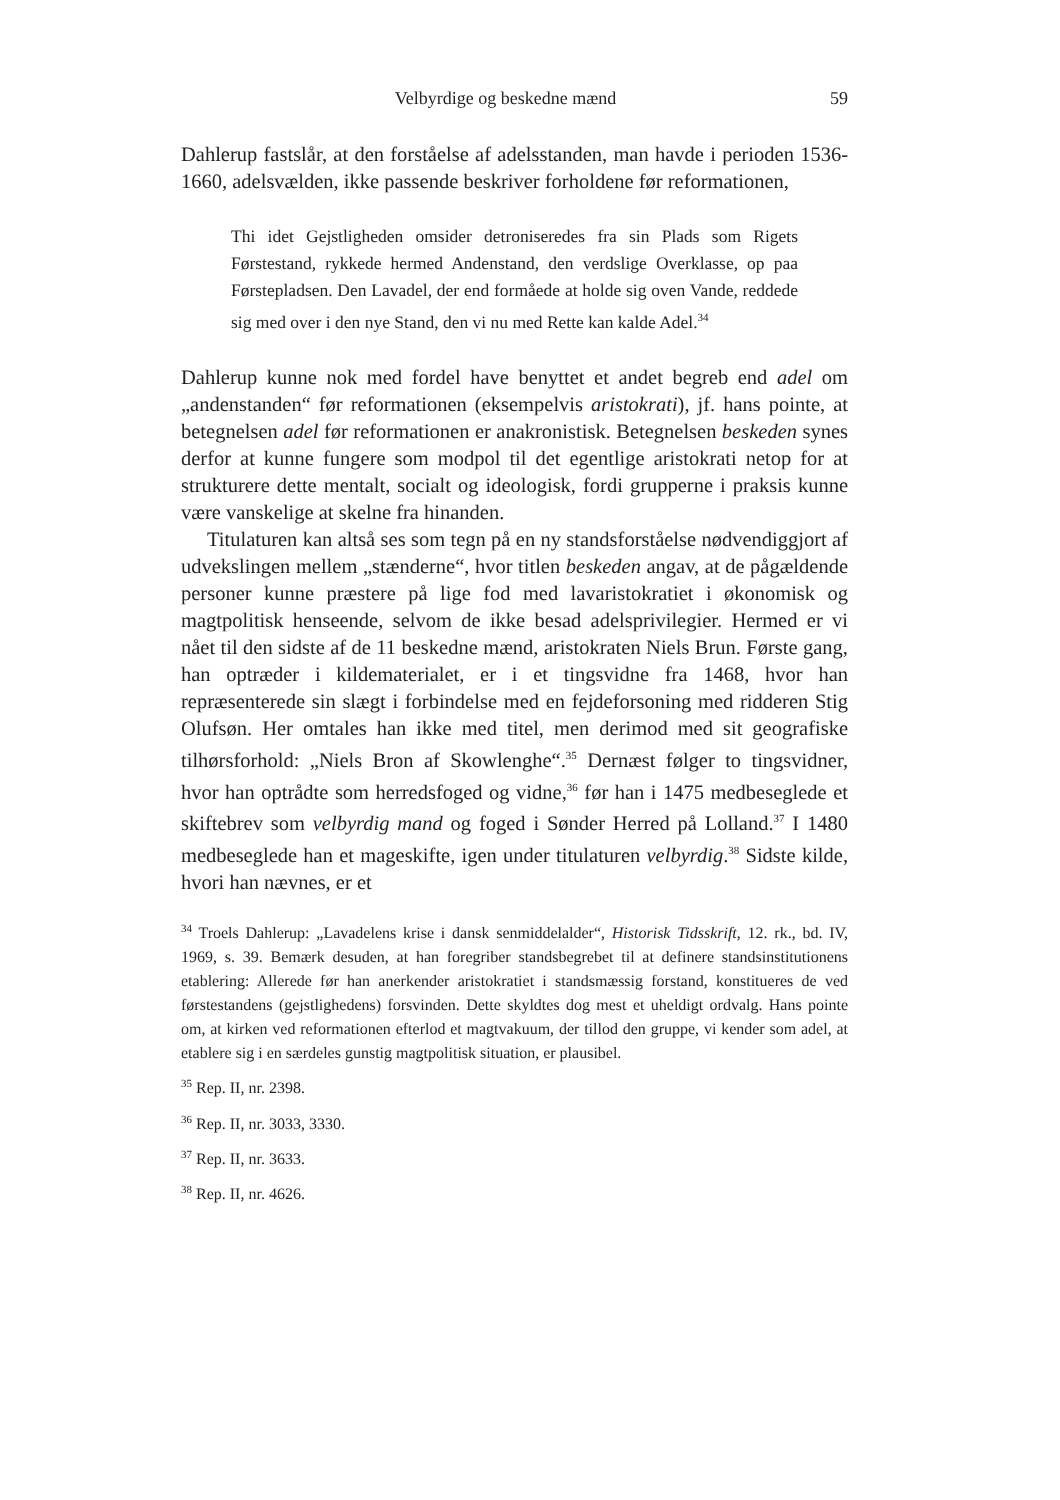Velbyrdige og beskedne mænd 59
Dahlerup fastslår, at den forståelse af adelsstanden, man havde i perioden 1536-1660, adelsvælden, ikke passende beskriver forholdene før reformationen,
Thi idet Gejstligheden omsider detroniseredes fra sin Plads som Rigets Førstestand, rykkede hermed Andenstand, den verdslige Overklasse, op paa Førstepladsen. Den Lavadel, der end formåede at holde sig oven Vande, reddede sig med over i den nye Stand, den vi nu med Rette kan kalde Adel.<sup>34</sup>
Dahlerup kunne nok med fordel have benyttet et andet begreb end adel om „andenstanden“ før reformationen (eksempelvis aristokrati), jf. hans pointe, at betegnelsen adel før reformationen er anakronistisk. Betegnelsen beskeden synes derfor at kunne fungere som modpol til det egentlige aristokrati netop for at strukturere dette mentalt, socialt og ideologisk, fordi grupperne i praksis kunne være vanskelige at skelne fra hinanden.
Titulaturen kan altså ses som tegn på en ny standsforståelse nødvendiggjort af udvekslingen mellem „stænderne“, hvor titlen beskeden angav, at de pågældende personer kunne præstere på lige fod med lavaristokratiet i økonomisk og magtpolitisk henseende, selvom de ikke besad adelsprivilegier. Hermed er vi nået til den sidste af de 11 beskedne mænd, aristokraten Niels Brun. Første gang, han optræder i kildematerialet, er i et tingsvidne fra 1468, hvor han repræsenterede sin slægt i forbindelse med en fejdeforsoning med ridderen Stig Olufsøn. Her omtales han ikke med titel, men derimod med sit geografiske tilhørsforhold: „Niels Bron af Skowlenghe“.<sup>35</sup> Dernæst følger to tingsvidner, hvor han optrådte som herredsfoged og vidne,<sup>36</sup> før han i 1475 medbeseglede et skiftebrev som velbyrdig mand og foged i Sønder Herred på Lolland.<sup>37</sup> I 1480 medbeseglede han et mageskifte, igen under titulaturen velbyrdig.<sup>38</sup> Sidste kilde, hvori han nævnes, er et
<sup>34</sup> Troels Dahlerup: „Lavadelens krise i dansk senmiddelalder“, Historisk Tidsskrift, 12. rk., bd. IV, 1969, s. 39. Bemærk desuden, at han foregriber standsbegrebet til at definere standsinstitutionens etablering: Allerede før han anerkender aristokratiet i standsmæssig forstand, konstitueres de ved førstestandens (gejstlighedens) forsvinden. Dette skyldtes dog mest et uheldigt ordvalg. Hans pointe om, at kirken ved reformationen efterlod et magtvakuum, der tillod den gruppe, vi kender som adel, at etablere sig i en særdeles gunstig magtpolitisk situation, er plausibel.
<sup>35</sup> Rep. II, nr. 2398.
<sup>36</sup> Rep. II, nr. 3033, 3330.
<sup>37</sup> Rep. II, nr. 3633.
<sup>38</sup> Rep. II, nr. 4626.